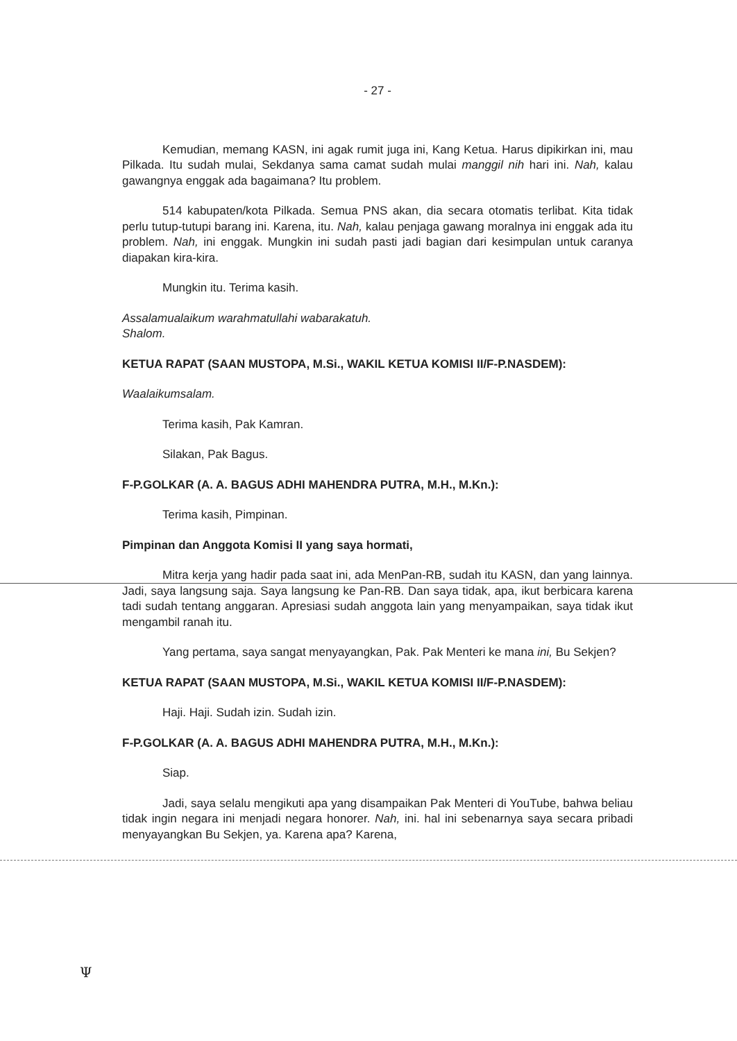- 27 -
Kemudian, memang KASN, ini agak rumit juga ini, Kang Ketua. Harus dipikirkan ini, mau Pilkada. Itu sudah mulai, Sekdanya sama camat sudah mulai manggil nih hari ini. Nah, kalau gawangnya enggak ada bagaimana? Itu problem.
514 kabupaten/kota Pilkada. Semua PNS akan, dia secara otomatis terlibat. Kita tidak perlu tutup-tutupi barang ini. Karena, itu. Nah, kalau penjaga gawang moralnya ini enggak ada itu problem. Nah, ini enggak. Mungkin ini sudah pasti jadi bagian dari kesimpulan untuk caranya diapakan kira-kira.
Mungkin itu. Terima kasih.
Assalamualaikum warahmatullahi wabarakatuh.
Shalom.
KETUA RAPAT (SAAN MUSTOPA, M.Si., WAKIL KETUA KOMISI II/F-P.NASDEM):
Waalaikumsalam.
Terima kasih, Pak Kamran.
Silakan, Pak Bagus.
F-P.GOLKAR (A. A. BAGUS ADHI MAHENDRA PUTRA, M.H., M.Kn.):
Terima kasih, Pimpinan.
Pimpinan dan Anggota Komisi II yang saya hormati,
Mitra kerja yang hadir pada saat ini, ada MenPan-RB, sudah itu KASN, dan yang lainnya. Jadi, saya langsung saja. Saya langsung ke Pan-RB. Dan saya tidak, apa, ikut berbicara karena tadi sudah tentang anggaran. Apresiasi sudah anggota lain yang menyampaikan, saya tidak ikut mengambil ranah itu.
Yang pertama, saya sangat menyayangkan, Pak. Pak Menteri ke mana ini, Bu Sekjen?
KETUA RAPAT (SAAN MUSTOPA, M.Si., WAKIL KETUA KOMISI II/F-P.NASDEM):
Haji. Haji. Sudah izin. Sudah izin.
F-P.GOLKAR (A. A. BAGUS ADHI MAHENDRA PUTRA, M.H., M.Kn.):
Siap.
Jadi, saya selalu mengikuti apa yang disampaikan Pak Menteri di YouTube, bahwa beliau tidak ingin negara ini menjadi negara honorer. Nah, ini. hal ini sebenarnya saya secara pribadi menyayangkan Bu Sekjen, ya. Karena apa? Karena,
Ψ